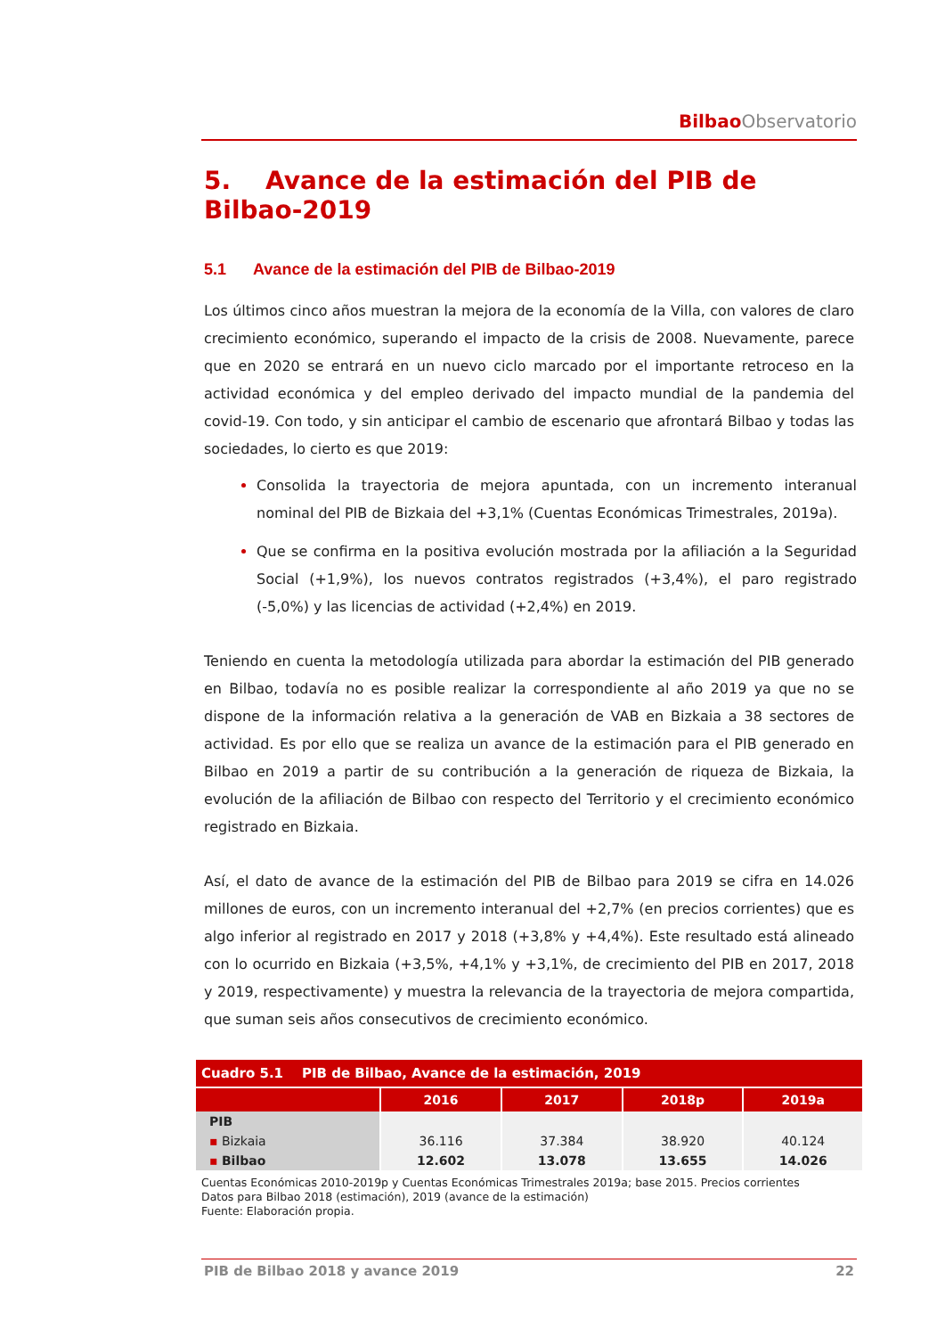Bilbao Observatorio
5. Avance de la estimación del PIB de Bilbao-2019
5.1 Avance de la estimación del PIB de Bilbao-2019
Los últimos cinco años muestran la mejora de la economía de la Villa, con valores de claro crecimiento económico, superando el impacto de la crisis de 2008. Nuevamente, parece que en 2020 se entrará en un nuevo ciclo marcado por el importante retroceso en la actividad económica y del empleo derivado del impacto mundial de la pandemia del covid-19. Con todo, y sin anticipar el cambio de escenario que afrontará Bilbao y todas las sociedades, lo cierto es que 2019:
Consolida la trayectoria de mejora apuntada, con un incremento interanual nominal del PIB de Bizkaia del +3,1% (Cuentas Económicas Trimestrales, 2019a).
Que se confirma en la positiva evolución mostrada por la afiliación a la Seguridad Social (+1,9%), los nuevos contratos registrados (+3,4%), el paro registrado (-5,0%) y las licencias de actividad (+2,4%) en 2019.
Teniendo en cuenta la metodología utilizada para abordar la estimación del PIB generado en Bilbao, todavía no es posible realizar la correspondiente al año 2019 ya que no se dispone de la información relativa a la generación de VAB en Bizkaia a 38 sectores de actividad. Es por ello que se realiza un avance de la estimación para el PIB generado en Bilbao en 2019 a partir de su contribución a la generación de riqueza de Bizkaia, la evolución de la afiliación de Bilbao con respecto del Territorio y el crecimiento económico registrado en Bizkaia.
Así, el dato de avance de la estimación del PIB de Bilbao para 2019 se cifra en 14.026 millones de euros, con un incremento interanual del +2,7% (en precios corrientes) que es algo inferior al registrado en 2017 y 2018 (+3,8% y +4,4%). Este resultado está alineado con lo ocurrido en Bizkaia (+3,5%, +4,1% y +3,1%, de crecimiento del PIB en 2017, 2018 y 2019, respectivamente) y muestra la relevancia de la trayectoria de mejora compartida, que suman seis años consecutivos de crecimiento económico.
| Cuadro 5.1 PIB de Bilbao, Avance de la estimación, 2019 | | | | |
| | 2016 | 2017 | 2018p | 2019a |
| PIB | | | | |
| ▪ Bizkaia | 36.116 | 37.384 | 38.920 | 40.124 |
| ▪ Bilbao | 12.602 | 13.078 | 13.655 | 14.026 |
Cuentas Económicas 2010-2019p y Cuentas Económicas Trimestrales 2019a; base 2015. Precios corrientes
Datos para Bilbao 2018 (estimación), 2019 (avance de la estimación)
Fuente: Elaboración propia.
PIB de Bilbao 2018 y avance 2019 22